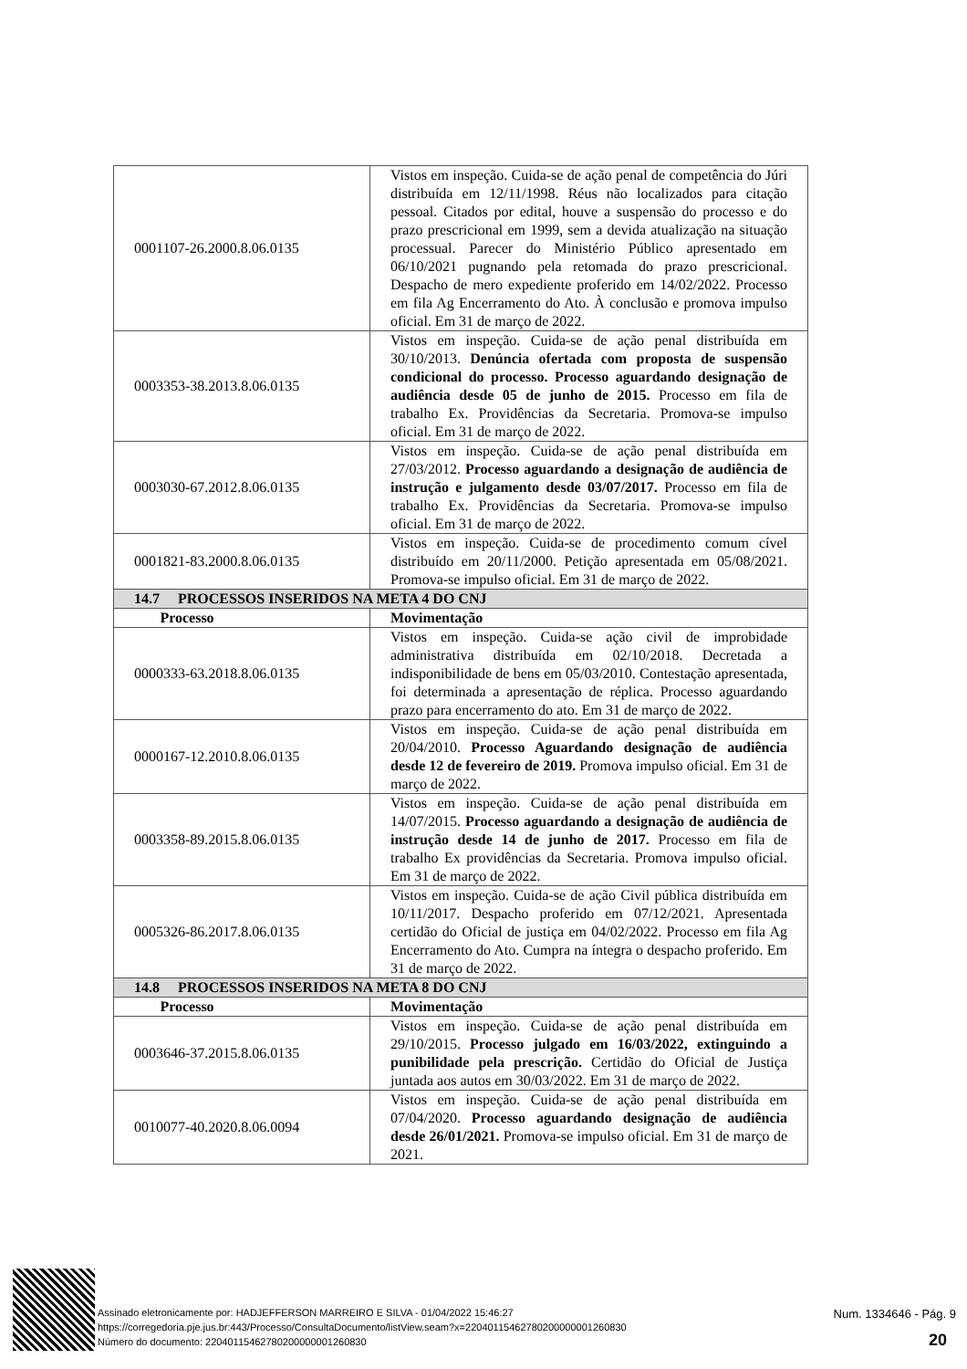| 0001107-26.2000.8.06.0135 | Vistos em inspeção. Cuida-se de ação penal de competência do Júri distribuída em 12/11/1998. Réus não localizados para citação pessoal. Citados por edital, houve a suspensão do processo e do prazo prescricional em 1999, sem a devida atualização na situação processual. Parecer do Ministério Público apresentado em 06/10/2021 pugnando pela retomada do prazo prescricional. Despacho de mero expediente proferido em 14/02/2022. Processo em fila Ag Encerramento do Ato. À conclusão e promova impulso oficial. Em 31 de março de 2022. |
| 0003353-38.2013.8.06.0135 | Vistos em inspeção. Cuida-se de ação penal distribuída em 30/10/2013. Denúncia ofertada com proposta de suspensão condicional do processo. Processo aguardando designação de audiência desde 05 de junho de 2015. Processo em fila de trabalho Ex. Providências da Secretaria. Promova-se impulso oficial. Em 31 de março de 2022. |
| 0003030-67.2012.8.06.0135 | Vistos em inspeção. Cuida-se de ação penal distribuída em 27/03/2012. Processo aguardando a designação de audiência de instrução e julgamento desde 03/07/2017. Processo em fila de trabalho Ex. Providências da Secretaria. Promova-se impulso oficial. Em 31 de março de 2022. |
| 0001821-83.2000.8.06.0135 | Vistos em inspeção. Cuida-se de procedimento comum cível distribuído em 20/11/2000. Petição apresentada em 05/08/2021. Promova-se impulso oficial. Em 31 de março de 2022. |
| 14.7 PROCESSOS INSERIDOS NA META 4 DO CNJ | |
| Processo | Movimentação |
| 0000333-63.2018.8.06.0135 | Vistos em inspeção. Cuida-se ação civil de improbidade administrativa distribuída em 02/10/2018. Decretada a indisponibilidade de bens em 05/03/2010. Contestação apresentada, foi determinada a apresentação de réplica. Processo aguardando prazo para encerramento do ato. Em 31 de março de 2022. |
| 0000167-12.2010.8.06.0135 | Vistos em inspeção. Cuida-se de ação penal distribuída em 20/04/2010. Processo Aguardando designação de audiência desde 12 de fevereiro de 2019. Promova impulso oficial. Em 31 de março de 2022. |
| 0003358-89.2015.8.06.0135 | Vistos em inspeção. Cuida-se de ação penal distribuída em 14/07/2015. Processo aguardando a designação de audiência de instrução desde 14 de junho de 2017. Processo em fila de trabalho Ex providências da Secretaria. Promova impulso oficial. Em 31 de março de 2022. |
| 0005326-86.2017.8.06.0135 | Vistos em inspeção. Cuida-se de ação Civil pública distribuída em 10/11/2017. Despacho proferido em 07/12/2021. Apresentada certidão do Oficial de justiça em 04/02/2022. Processo em fila Ag Encerramento do Ato. Cumpra na íntegra o despacho proferido. Em 31 de março de 2022. |
| 14.8 PROCESSOS INSERIDOS NA META 8 DO CNJ | |
| Processo | Movimentação |
| 0003646-37.2015.8.06.0135 | Vistos em inspeção. Cuida-se de ação penal distribuída em 29/10/2015. Processo julgado em 16/03/2022, extinguindo a punibilidade pela prescrição. Certidão do Oficial de Justiça juntada aos autos em 30/03/2022. Em 31 de março de 2022. |
| 0010077-40.2020.8.06.0094 | Vistos em inspeção. Cuida-se de ação penal distribuída em 07/04/2020. Processo aguardando designação de audiência desde 26/01/2021. Promova-se impulso oficial. Em 31 de março de 2021. |
Assinado eletronicamente por: HADJEFFERSON MARREIRO E SILVA - 01/04/2022 15:46:27
https://corregedoria.pje.jus.br:443/Processo/ConsultaDocumento/listView.seam?x=22040115462780200000001260830
Número do documento: 22040115462780200000001260830
Num. 1334646 - Pág. 9
20